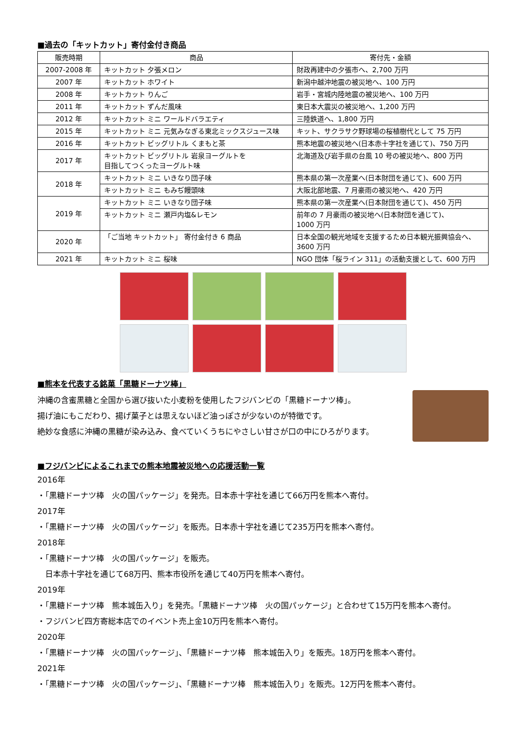■過去の「キットカット」寄付金付き商品
| 販売時期 | 商品 | 寄付先・金額 |
| --- | --- | --- |
| 2007-2008 年 | キットカット 夕張メロン | 財政再建中の夕張市へ、2,700 万円 |
| 2007 年 | キットカット ホワイト | 新潟中越沖地震の被災地へ、100 万円 |
| 2008 年 | キットカット りんご | 岩手・宮城内陸地震の被災地へ、100 万円 |
| 2011 年 | キットカット ずんだ風味 | 東日本大震災の被災地へ、1,200 万円 |
| 2012 年 | キットカット ミニ ワールドバラエティ | 三陸鉄道へ、1,800 万円 |
| 2015 年 | キットカット ミニ 元気みなぎる東北ミックスジュース味 | キット、サクラサク野球場の桜植樹代として 75 万円 |
| 2016 年 | キットカット ビッグリトル くまもと茶 | 熊本地震の被災地へ(日本赤十字社を通じて)、750 万円 |
| 2017 年 | キットカット ビッグリトル 岩泉ヨーグルトを 目指してつくったヨーグルト味 | 北海道及び岩手県の台風 10 号の被災地へ、800 万円 |
| 2018 年 | キットカット ミニ いきなり団子味 | 熊本県の第一次産業へ(日本財団を通じて)、600 万円 |
| | キットカット ミニ もみぢ饅頭味 | 大阪北部地震、7 月豪雨の被災地へ、420 万円 |
| 2019 年 | キットカット ミニ いきなり団子味 | 熊本県の第一次産業へ(日本財団を通じて)、450 万円 |
| | キットカット ミニ 瀬戸内塩&レモン | 前年の 7 月豪雨の被災地へ(日本財団を通じて)、 1000 万円 |
| 2020 年 | 「ご当地 キットカット」 寄付金付き 6 商品 | 日本全国の観光地域を支援するため日本観光振興協会へ、3600 万円 |
| 2021 年 | キットカット ミニ 桜味 | NGO 団体「桜ライン 311」の活動支援として、600 万円 |
■熊本を代表する銘菓「黒糖ドーナツ棒」
沖縄の含蜜黒糖と全国から選び抜いた小麦粉を使用したフジバンビの「黒糖ドーナツ棒」。
揚げ油にもこだわり、揚げ菓子とは思えないほど油っぽさが少ないのが特徴です。
絶妙な食感に沖縄の黒糖が染み込み、食べていくうちにやさしい甘さが口の中にひろがります。
■フジバンビによるこれまでの熊本地震被災地への応援活動一覧
2016年
・「黒糖ドーナツ棒　火の国パッケージ」を発売。日本赤十字社を通じて66万円を熊本へ寄付。
2017年
・「黒糖ドーナツ棒　火の国パッケージ」を販売。日本赤十字社を通じて235万円を熊本へ寄付。
2018年
・「黒糖ドーナツ棒　火の国パッケージ」を販売。
　日本赤十字社を通じて68万円、熊本市役所を通じて40万円を熊本へ寄付。
2019年
・「黒糖ドーナツ棒　熊本城缶入り」を発売。「黒糖ドーナツ棒　火の国パッケージ」と合わせて15万円を熊本へ寄付。
・フジバンビ四方寄総本店でのイベント売上金10万円を熊本へ寄付。
2020年
・「黒糖ドーナツ棒　火の国パッケージ」、「黒糖ドーナツ棒　熊本城缶入り」を販売。18万円を熊本へ寄付。
2021年
・「黒糖ドーナツ棒　火の国パッケージ」、「黒糖ドーナツ棒　熊本城缶入り」を販売。12万円を熊本へ寄付。